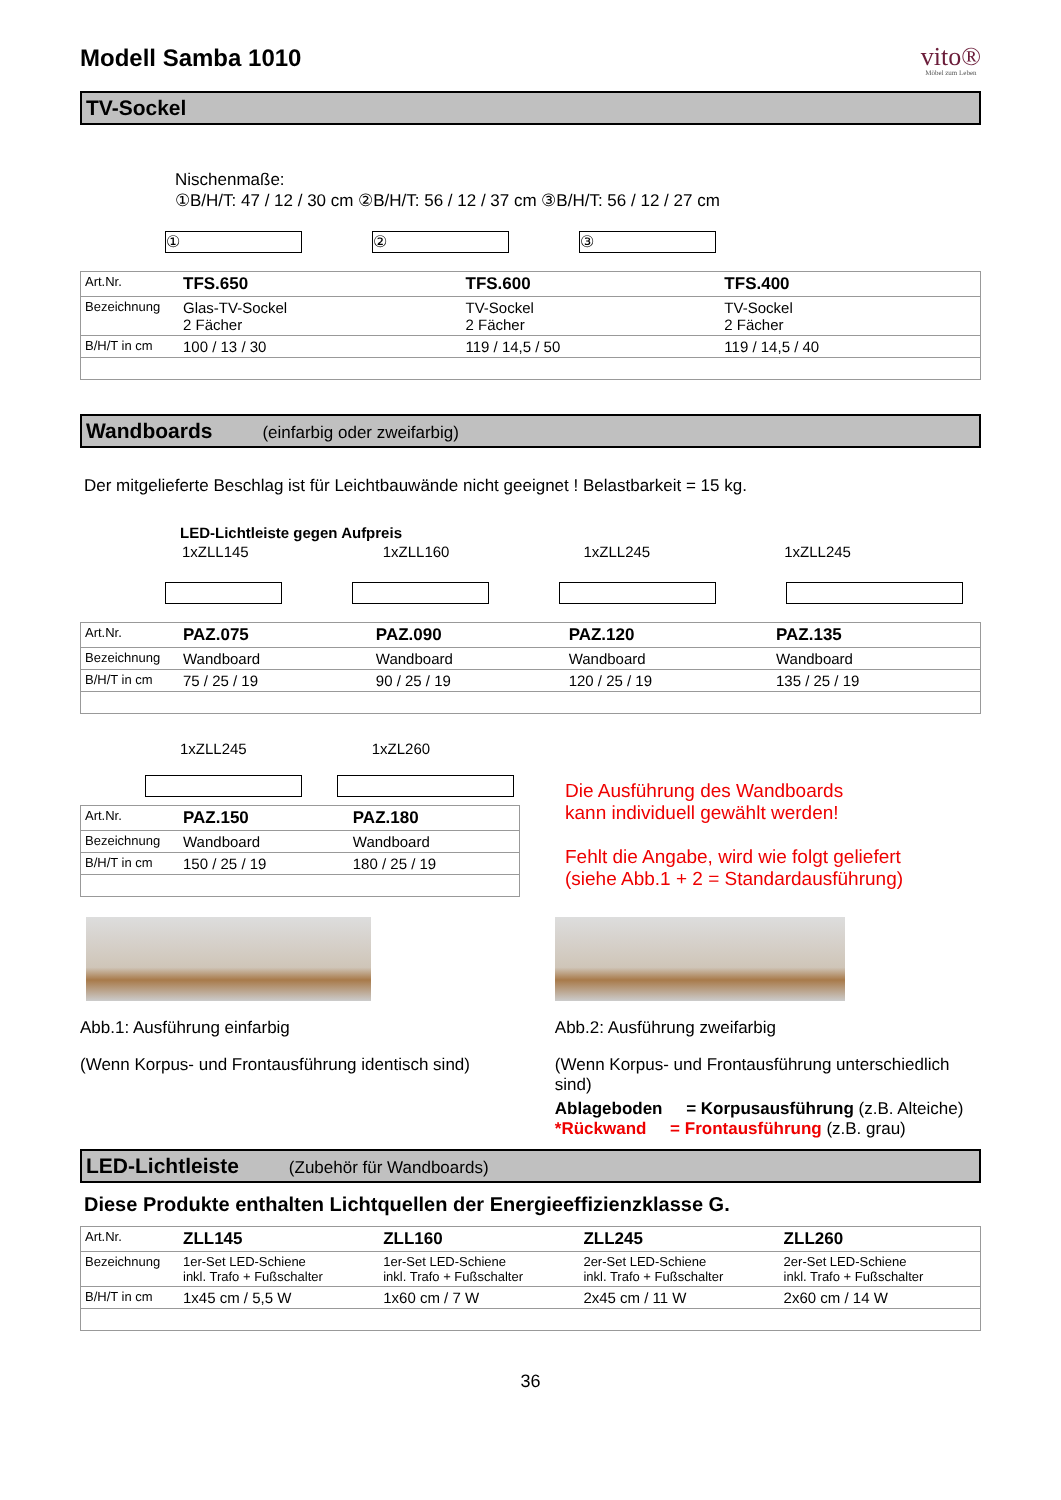Modell Samba 1010 vito®
Möbel zum Leben
TV-Sockel
Nischenmaße:
①B/H/T: 47 / 12 / 30 cm ②B/H/T: 56 / 12 / 37 cm ③B/H/T: 56 / 12 / 27 cm
① ② ③
| Art.Nr. | TFS.650 | TFS.600 | TFS.400 |
| Bezeichnung | Glas-TV-Sockel 2 Fächer | TV-Sockel 2 Fächer | TV-Sockel 2 Fächer |
| B/H/T in cm | 100 / 13 / 30 | 119 / 14,5 / 50 | 119 / 14,5 / 40 |
Wandboards (einfarbig oder zweifarbig)
Der mitgelieferte Beschlag ist für Leichtbauwände nicht geeignet ! Belastbarkeit = 15 kg.
LED-Lichtleiste gegen Aufpreis
| | 1xZLL145 | 1xZLL160 | 1xZLL245 | 1xZLL245 |
| Art.Nr. | PAZ.075 | PAZ.090 | PAZ.120 | PAZ.135 |
| Bezeichnung | Wandboard | Wandboard | Wandboard | Wandboard |
| B/H/T in cm | 75 / 25 / 19 | 90 / 25 / 19 | 120 / 25 / 19 | 135 / 25 / 19 |
1xZLL245 1xZL260
| Art.Nr. | PAZ.150 | PAZ.180 |
| Bezeichnung | Wandboard | Wandboard |
| B/H/T in cm | 150 / 25 / 19 | 180 / 25 / 19 |
Die Ausführung des Wandboards
kann individuell gewählt werden!
Fehlt die Angabe, wird wie folgt geliefert
(siehe Abb.1 + 2 = Standardausführung)
Abb.1: Ausführung einfarbig
(Wenn Korpus- und Frontausführung identisch sind)
Abb.2: Ausführung zweifarbig
(Wenn Korpus- und Frontausführung unterschiedlich sind)
Ablageboden = Korpusausführung (z.B. Alteiche)
*Rückwand = Frontausführung (z.B. grau)
LED-Lichtleiste (Zubehör für Wandboards)
Diese Produkte enthalten Lichtquellen der Energieeffizienzklasse G.
| Art.Nr. | ZLL145 | ZLL160 | ZLL245 | ZLL260 |
| Bezeichnung | 1er-Set LED-Schiene inkl. Trafo + Fußschalter | 1er-Set LED-Schiene inkl. Trafo + Fußschalter | 2er-Set LED-Schiene inkl. Trafo + Fußschalter | 2er-Set LED-Schiene inkl. Trafo + Fußschalter |
| B/H/T in cm | 1x45 cm / 5,5 W | 1x60 cm / 7 W | 2x45 cm / 11 W | 2x60 cm / 14 W |
36